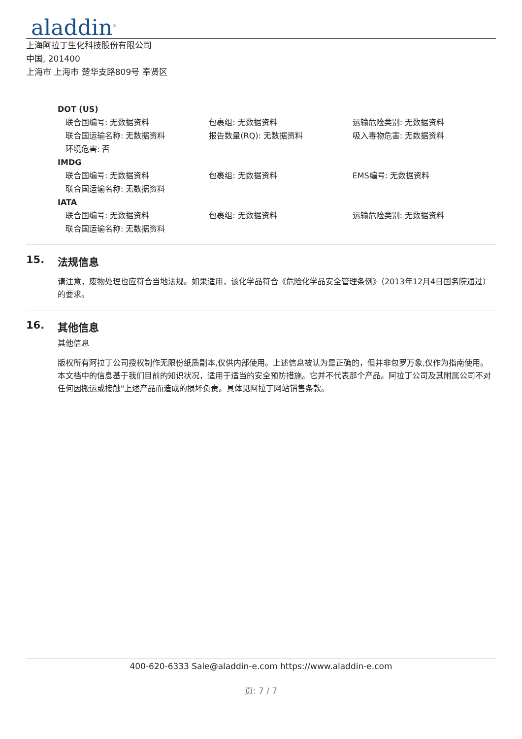aladdin<sup>®</sup>
上海阿拉丁生化科技股份有限公司
中国, 201400
上海市 上海市 楚华支路809号 奉贤区
DOT (US)
联合国编号: 无数据资料 包裹组: 无数据资料 运输危险类别: 无数据资料
联合国运输名称: 无数据资料 报告数量(RQ): 无数据资料 吸入毒物危害: 无数据资料
环境危害: 否
IMDG
联合国编号: 无数据资料 包裹组: 无数据资料 EMS编号: 无数据资料
联合国运输名称: 无数据资料
IATA
联合国编号: 无数据资料 包裹组: 无数据资料 运输危险类别: 无数据资料
联合国运输名称: 无数据资料
15. 法规信息
请注意，废物处理也应符合当地法规。如果适用，该化学品符合《危险化学品安全管理条例》（2013年12月4日国务院通过）的要求。
16. 其他信息
其他信息
版权所有阿拉丁公司授权制作无限份纸质副本,仅供内部使用。上述信息被认为是正确的，但并非包罗万象,仅作为指南使用。本文档中的信息基于我们目前的知识状况，适用于适当的安全预防措施。它并不代表那个产品。阿拉丁公司及其附属公司不对任何因搬运或接触"上述产品而造成的损坏负责。具体见阿拉丁网站销售条款。
400-620-6333 Sale@aladdin-e.com https://www.aladdin-e.com
页: 7 / 7